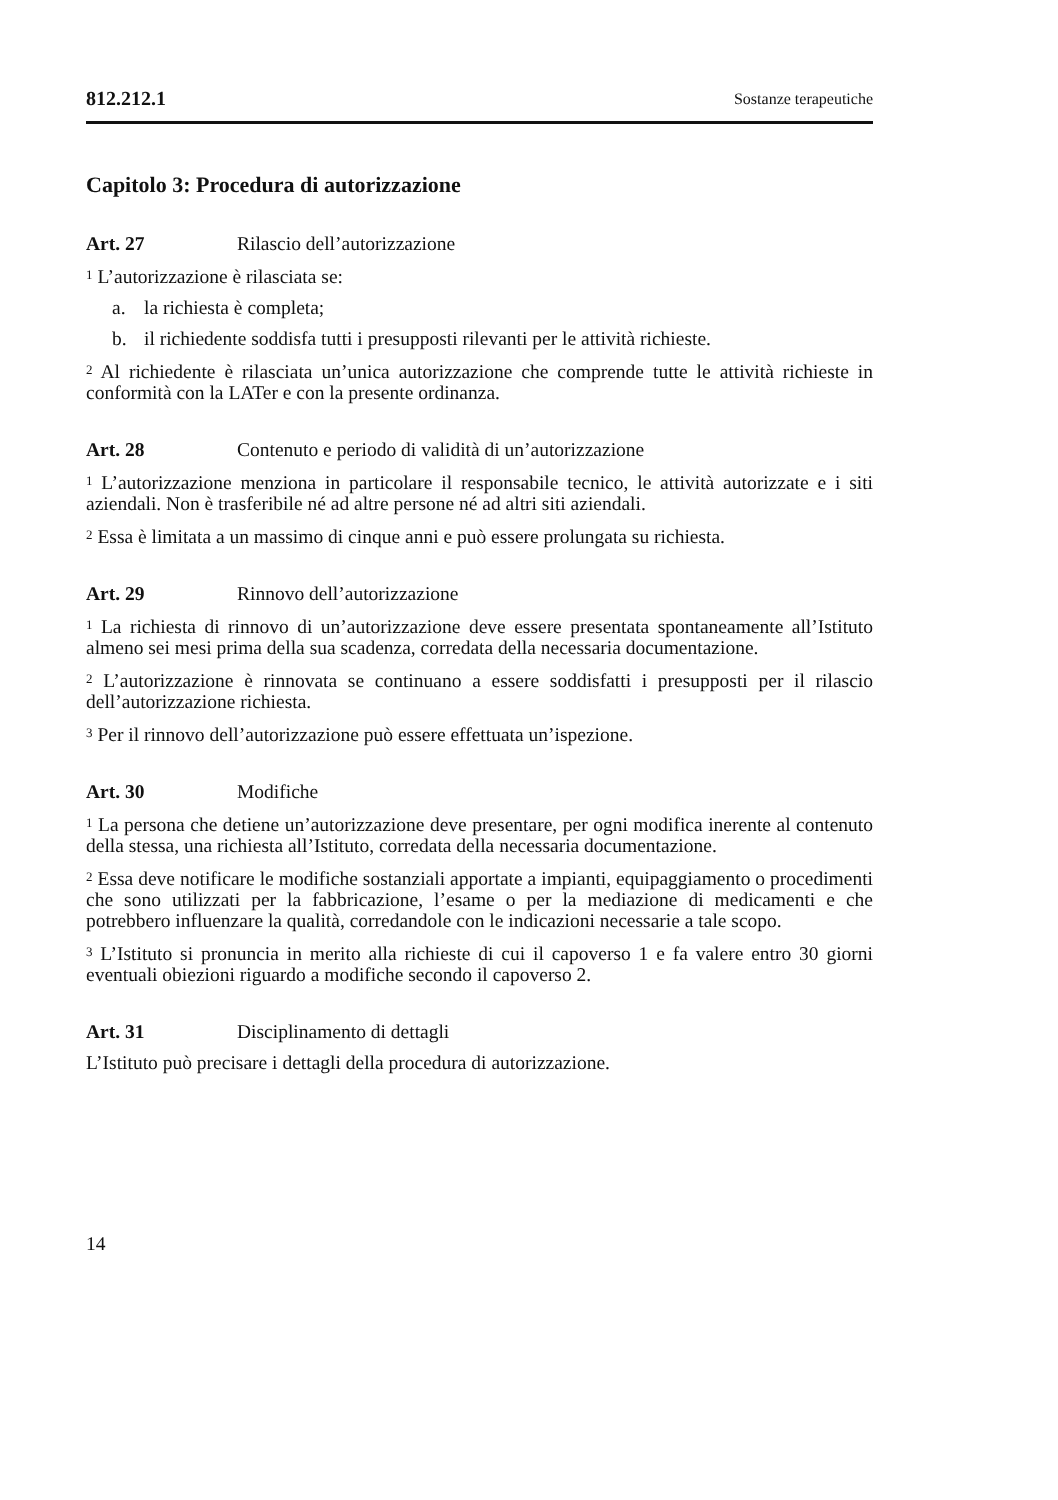812.212.1 Sostanze terapeutiche
Capitolo 3: Procedura di autorizzazione
Art. 27 Rilascio dell’autorizzazione
<sup>1</sup> L’autorizzazione è rilasciata se:
a. la richiesta è completa;
b. il richiedente soddisfa tutti i presupposti rilevanti per le attività richieste.
<sup>2</sup> Al richiedente è rilasciata un’unica autorizzazione che comprende tutte le attività richieste in conformità con la LATer e con la presente ordinanza.
Art. 28 Contenuto e periodo di validità di un’autorizzazione
<sup>1</sup> L’autorizzazione menziona in particolare il responsabile tecnico, le attività autorizzate e i siti aziendali. Non è trasferibile né ad altre persone né ad altri siti aziendali.
<sup>2</sup> Essa è limitata a un massimo di cinque anni e può essere prolungata su richiesta.
Art. 29 Rinnovo dell’autorizzazione
<sup>1</sup> La richiesta di rinnovo di un’autorizzazione deve essere presentata spontaneamente all’Istituto almeno sei mesi prima della sua scadenza, corredata della necessaria documentazione.
<sup>2</sup> L’autorizzazione è rinnovata se continuano a essere soddisfatti i presupposti per il rilascio dell’autorizzazione richiesta.
<sup>3</sup> Per il rinnovo dell’autorizzazione può essere effettuata un’ispezione.
Art. 30 Modifiche
<sup>1</sup> La persona che detiene un’autorizzazione deve presentare, per ogni modifica inerente al contenuto della stessa, una richiesta all’Istituto, corredata della necessaria documentazione.
<sup>2</sup> Essa deve notificare le modifiche sostanziali apportate a impianti, equipaggiamento o procedimenti che sono utilizzati per la fabbricazione, l’esame o per la mediazione di medicamenti e che potrebbero influenzare la qualità, corredandole con le indicazioni necessarie a tale scopo.
<sup>3</sup> L’Istituto si pronuncia in merito alla richieste di cui il capoverso 1 e fa valere entro 30 giorni eventuali obiezioni riguardo a modifiche secondo il capoverso 2.
Art. 31 Disciplinamento di dettagli
L’Istituto può precisare i dettagli della procedura di autorizzazione.
14